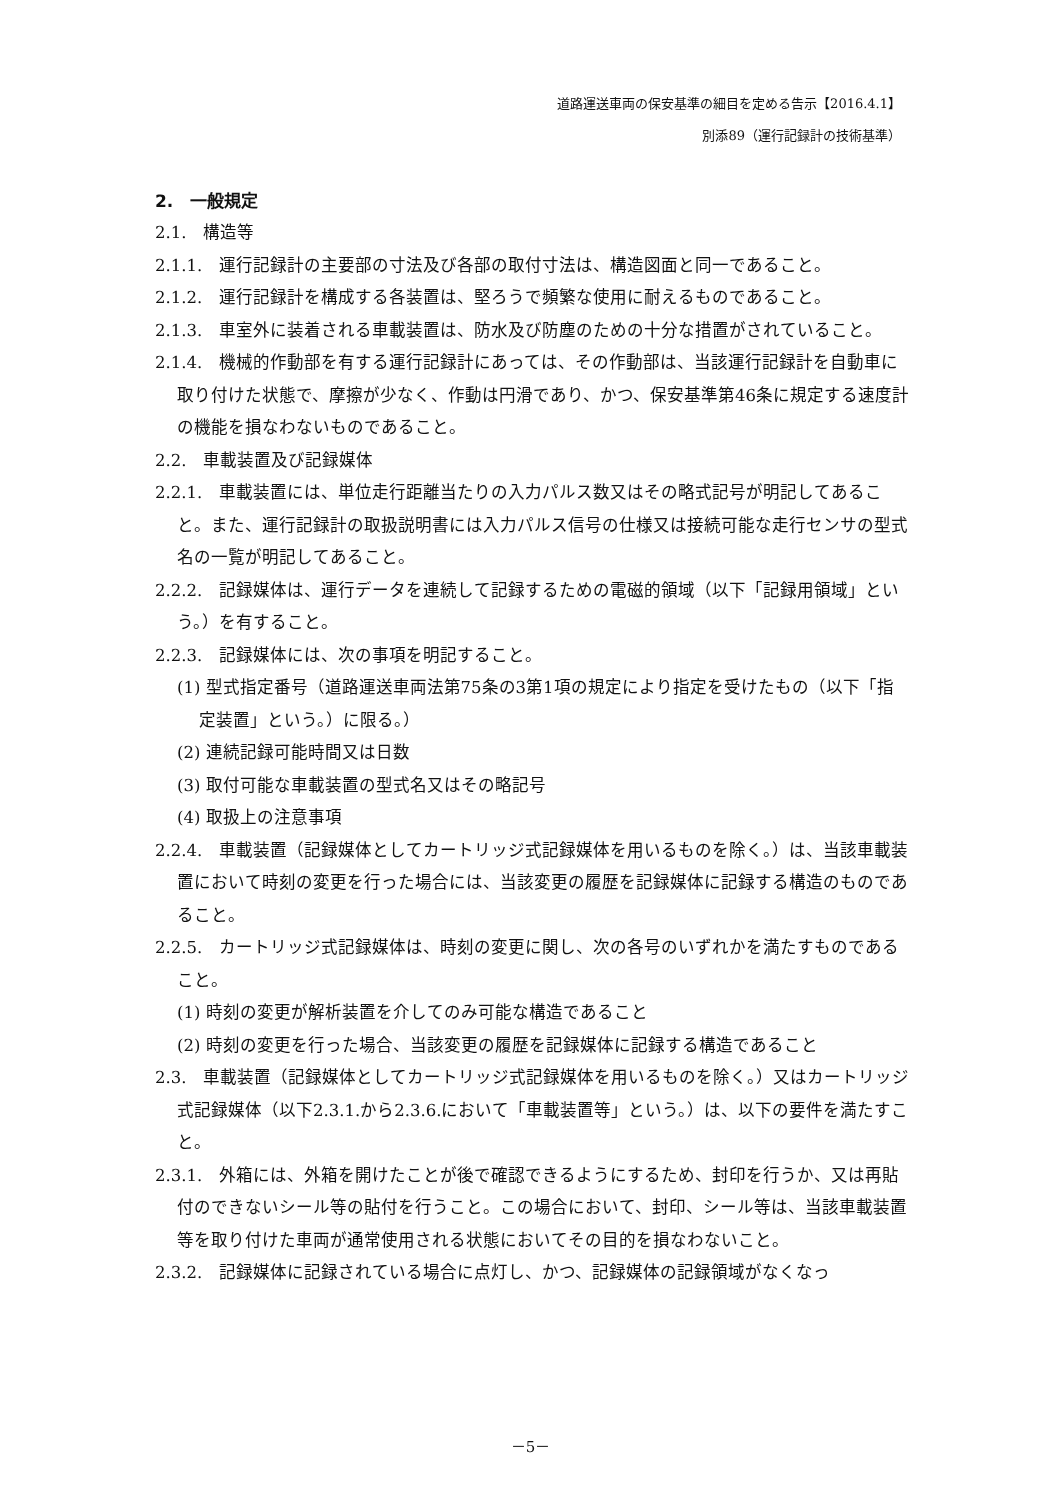道路運送車両の保安基準の細目を定める告示【2016.4.1】
別添89（運行記録計の技術基準）
2.　一般規定
2.1.　構造等
2.1.1.　運行記録計の主要部の寸法及び各部の取付寸法は、構造図面と同一であること。
2.1.2.　運行記録計を構成する各装置は、堅ろうで頻繁な使用に耐えるものであること。
2.1.3.　車室外に装着される車載装置は、防水及び防塵のための十分な措置がされていること。
2.1.4.　機械的作動部を有する運行記録計にあっては、その作動部は、当該運行記録計を自動車に取り付けた状態で、摩擦が少なく、作動は円滑であり、かつ、保安基準第46条に規定する速度計の機能を損なわないものであること。
2.2.　車載装置及び記録媒体
2.2.1.　車載装置には、単位走行距離当たりの入力パルス数又はその略式記号が明記してあること。また、運行記録計の取扱説明書には入力パルス信号の仕様又は接続可能な走行センサの型式名の一覧が明記してあること。
2.2.2.　記録媒体は、運行データを連続して記録するための電磁的領域（以下「記録用領域」という。）を有すること。
2.2.3.　記録媒体には、次の事項を明記すること。
(1) 型式指定番号（道路運送車両法第75条の3第1項の規定により指定を受けたもの（以下「指定装置」という。）に限る。）
(2) 連続記録可能時間又は日数
(3) 取付可能な車載装置の型式名又はその略記号
(4) 取扱上の注意事項
2.2.4.　車載装置（記録媒体としてカートリッジ式記録媒体を用いるものを除く。）は、当該車載装置において時刻の変更を行った場合には、当該変更の履歴を記録媒体に記録する構造のものであること。
2.2.5.　カートリッジ式記録媒体は、時刻の変更に関し、次の各号のいずれかを満たすものであること。
(1) 時刻の変更が解析装置を介してのみ可能な構造であること
(2) 時刻の変更を行った場合、当該変更の履歴を記録媒体に記録する構造であること
2.3.　車載装置（記録媒体としてカートリッジ式記録媒体を用いるものを除く。）又はカートリッジ式記録媒体（以下2.3.1.から2.3.6.において「車載装置等」という。）は、以下の要件を満たすこと。
2.3.1.　外箱には、外箱を開けたことが後で確認できるようにするため、封印を行うか、又は再貼付のできないシール等の貼付を行うこと。この場合において、封印、シール等は、当該車載装置等を取り付けた車両が通常使用される状態においてその目的を損なわないこと。
2.3.2.　記録媒体に記録されている場合に点灯し、かつ、記録媒体の記録領域がなくなっ
－5－